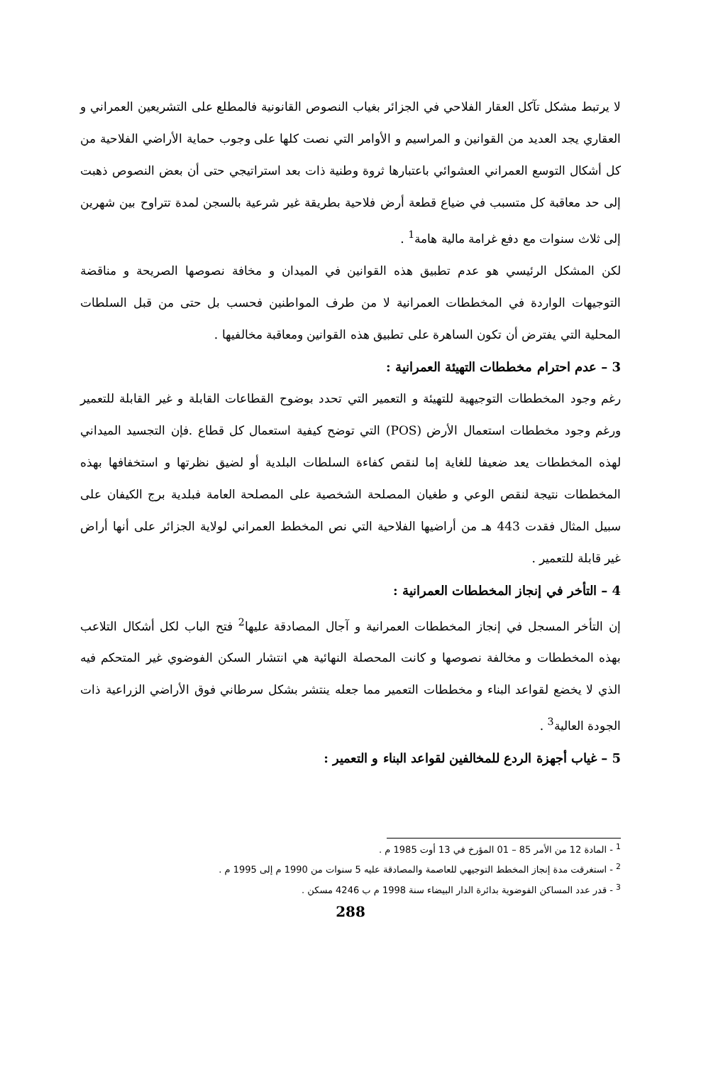لا يرتبط مشكل تآكل العقار الفلاحي في الجزائر بغياب النصوص القانونية فالمطلع على التشريعين العمراني و العقاري يجد العديد من القوانين و المراسيم و الأوامر التي نصت كلها على وجوب حماية الأراضي الفلاحية من كل أشكال التوسع العمراني العشوائي باعتبارها ثروة وطنية ذات بعد استراتيجي حتى أن بعض النصوص ذهبت إلى حد معاقبة كل متسبب في ضياع قطعة أرض فلاحية بطريقة غير شرعية بالسجن لمدة تتراوح بين شهرين إلى ثلاث سنوات مع دفع غرامة مالية هامة<sup>1</sup> .
لكن المشكل الرئيسي هو عدم تطبيق هذه القوانين في الميدان و مخافة نصوصها الصريحة و مناقضة التوجيهات الواردة في المخططات العمرانية لا من طرف المواطنين فحسب بل حتى من قبل السلطات المحلية التي يفترض أن تكون الساهرة على تطبيق هذه القوانين ومعاقبة مخالفيها .
3 – عدم احترام مخططات التهيئة العمرانية :
رغم وجود المخططات التوجيهية للتهيئة و التعمير التي تحدد بوضوح القطاعات القابلة و غير القابلة للتعمير ورغم وجود مخططات استعمال الأرض (POS) التي توضح كيفية استعمال كل قطاع .فإن التجسيد الميداني لهذه المخططات يعد ضعيفا للغاية إما لنقص كفاءة السلطات البلدية أو لضيق نظرتها و استخفافها بهذه المخططات نتيجة لنقص الوعي و طغيان المصلحة الشخصية على المصلحة العامة فبلدية برج الكيفان على سبيل المثال فقدت 443 هـ من أراضيها الفلاحية التي نص المخطط العمراني لولاية الجزائر على أنها أراض غير قابلة للتعمير .
4 – التأخر في إنجاز المخططات العمرانية :
إن التأخر المسجل في إنجاز المخططات العمرانية و آجال المصادقة عليها<sup>2</sup> فتح الباب لكل أشكال التلاعب بهذه المخططات و مخالفة نصوصها و كانت المحصلة النهائية هي انتشار السكن الفوضوي غير المتحكم فيه الذي لا يخضع لقواعد البناء و مخططات التعمير مما جعله ينتشر بشكل سرطاني فوق الأراضي الزراعية ذات الجودة العالية<sup>3</sup> .
5 – غياب أجهزة الردع للمخالفين لقواعد البناء و التعمير :
<sup>1</sup> - المادة 12 من الأمر 85 – 01 المؤرخ في 13 أوت 1985 م .
<sup>2</sup> - استغرقت مدة إنجاز المخطط التوجيهي للعاصمة والمصادقة عليه 5 سنوات من 1990 م إلى 1995 م .
<sup>3</sup> - قدر عدد المساكن الفوضوية بدائرة الدار البيضاء سنة 1998 م ب 4246 مسكن .
288